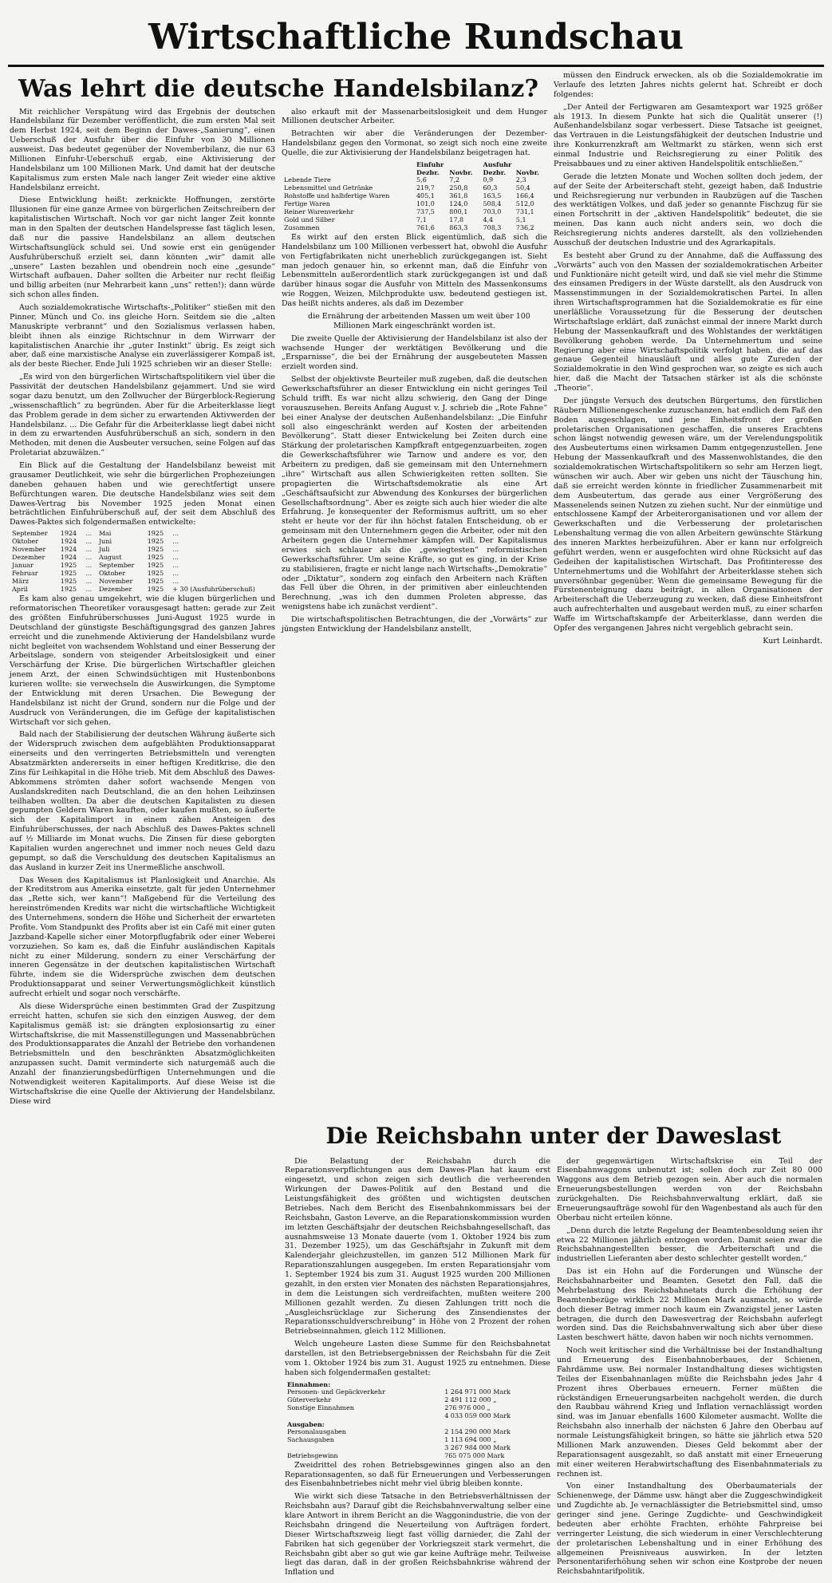Wirtschaftliche Rundschau
Was lehrt die deutsche Handelsbilanz?
Mit reichlicher Verspätung wird das Ergebnis der deutschen Handelsbilanz für Dezember veröffentlicht, die zum ersten Mal seit dem Herbst 1924, seit dem Beginn der Dawes-„Sanierung“, einen Ueberschuß der Ausfuhr über die Einfuhr von 30 Millionen ausweist. Das bedeutet gegenüber der Novemberbilanz, die nur 63 Millionen Einfuhr-Ueberschuß ergab, eine Aktivisierung der Handelsbilanz um 100 Millionen Mark. Und damit hat der deutsche Kapitalismus zum ersten Male nach langer Zeit wieder eine aktive Handelsbilanz erreicht.
Diese Entwicklung heißt: zerknickte Hoffnungen, zerstörte Illusionen für eine ganze Armee von bürgerlichen Zeitschreibern der kapitalistischen Wirtschaft. Noch vor gar nicht langer Zeit konnte man in den Spalten der deutschen Handelspresse fast täglich lesen, daß nur die passive Handelsbilanz an allem deutschen Wirtschaftsunglück schuld sei. Und sowie erst ein genügender Ausfuhrüberschuß erzielt sei, dann könnten „wir“ damit alle „unsere“ Lasten bezahlen und obendrein noch eine „gesunde“ Wirtschaft aufbauen. Daher sollten die Arbeiter nur recht fleißig und billig arbeiten (nur Mehrarbeit kann „uns“ retten!): dann würde sich schon alles finden.
Auch sozialdemokratische Wirtschafts-„Politiker“ stießen mit den Pinner, Münch und Co. ins gleiche Horn. Seitdem sie die „alten Manuskripte verbrannt“ und den Sozialismus verlassen haben, bleibt ihnen als einzige Richtschnur in dem Wirrwarr der kapitalistischen Anarchie ihr „guter Instinkt“ übrig. Es zeigt sich aber, daß eine marxistische Analyse ein zuverlässigerer Kompaß ist, als der beste Riecher. Ende Juli 1925 schrieben wir an dieser Stelle:
„Es wird von den bürgerlichen Wirtschaftspolitikern viel über die Passivität der deutschen Handelsbilanz gejammert. Und sie wird sogar dazu benutzt, um den Zollwucher der Bürgerblock-Regierung „wissenschaftlich“ zu begründen. Aber für die Arbeiterklasse liegt das Problem gerade in dem sicher zu erwartenden Aktivwerden der Handelsbilanz. ... Die Gefahr für die Arbeiterklasse liegt dabei nicht in dem zu erwartenden Ausfuhrüberschuß an sich, sondern in den Methoden, mit denen die Ausbeuter versuchen, seine Folgen auf das Proletariat abzuwälzen.“
Ein Blick auf die Gestaltung der Handelsbilanz beweist mit grausamer Deutlichkeit, wie sehr die bürgerlichen Prophezeiungen daneben gehauen haben und wie gerechtfertigt unsere Befürchtungen waren. Die deutsche Handelsbilanz wies seit dem Dawes-Vertrag bis November 1925 jeden Monat einen beträchtlichen Einfuhrüberschuß auf, der seit dem Abschluß des Dawes-Paktes sich folgendermaßen entwickelte:
| September | 1924 | ... | Mai | 1925 | ... |
| Oktober | 1924 | ... | Juni | 1925 | ... |
| November | 1924 | ... | Juli | 1925 | ... |
| Dezember | 1924 | ... | August | 1925 | ... |
| Januar | 1925 | ... | September | 1925 | ... |
| Februar | 1925 | ... | Oktober | 1925 | ... |
| März | 1925 | ... | November | 1925 | ... |
| April | 1925 | ... | Dezember | 1925 | + 30 (Ausfuhrüberschuß) |
Es kam also genau umgekehrt, wie die klugen bürgerlichen und reformatorischen Theoretiker vorausgesagt hatten: gerade zur Zeit des größten Einfuhrüberschusses Juni-August 1925 wurde in Deutschland der günstigste Beschäftigungsgrad des ganzen Jahres erreicht und die zunehmende Aktivierung der Handelsbilanz wurde nicht begleitet von wachsendem Wohlstand und einer Besserung der Arbeitslage, sondern von steigender Arbeitslosigkeit und einer Verschärfung der Krise. Die bürgerlichen Wirtschaftler gleichen jenem Arzt, der einen Schwindsüchtigen mit Hustenbonbons kurieren wollte: sie verwechseln die Auswirkungen, die Symptome der Entwicklung mit deren Ursachen. Die Bewegung der Handelsbilanz ist nicht der Grund, sondern nur die Folge und der Ausdruck von Veränderungen, die im Gefüge der kapitalistischen Wirtschaft vor sich gehen.
Bald nach der Stabilisierung der deutschen Währung äußerte sich der Widerspruch zwischen dem aufgeblähten Produktionsapparat einerseits und den verringerten Betriebsmitteln und verengten Absatzmärkten andererseits in einer heftigen Kreditkrise, die den Zins für Leihkapital in die Höhe trieb. Mit dem Abschluß des Dawes-Abkommens strömten daher sofort wachsende Mengen von Auslandskrediten nach Deutschland, die an den hohen Leihzinsen teilhaben wollten. Da aber die deutschen Kapitalisten zu diesen gepumpten Geldern Waren kauften, oder kaufen mußten, so äußerte sich der Kapitalimport in einem zähen Ansteigen des Einfuhrüberschusses, der nach Abschluß des Dawes-Paktes schnell auf ½ Milliarde im Monat wuchs. Die Zinsen für diese geborgten Kapitalien wurden angerechnet und immer noch neues Geld dazu gepumpt, so daß die Verschuldung des deutschen Kapitalismus an das Ausland in kurzer Zeit ins Unermeßliche anschwoll.
Das Wesen des Kapitalismus ist Planlosigkeit und Anarchie. Als der Kreditstrom aus Amerika einsetzte, galt für jeden Unternehmer das „Rette sich, wer kann“! Maßgebend für die Verteilung des hereinströmenden Kredits war nicht die wirtschaftliche Wichtigkeit des Unternehmens, sondern die Höhe und Sicherheit der erwarteten Profite. Vom Standpunkt des Profits aber ist ein Café mit einer guten Jazzband-Kapelle sicher einer Motorpflugfabrik oder einer Weberei vorzuziehen. So kam es, daß die Einfuhr ausländischen Kapitals nicht zu einer Milderung, sondern zu einer Verschärfung der inneren Gegensätze in der deutschen kapitalistischen Wirtschaft führte, indem sie die Widersprüche zwischen dem deutschen Produktionsapparat und seiner Verwertungsmöglichkeit künstlich aufrecht erhielt und sogar noch verschärfte.
Als diese Widersprüche einen bestimmten Grad der Zuspitzung erreicht hatten, schufen sie sich den einzigen Ausweg, der dem Kapitalismus gemäß ist: sie drängten explosionsartig zu einer Wirtschaftskrise, die mit Massenstillegungen und Massenabbrüchen des Produktionsapparates die Anzahl der Betriebe den vorhandenen Betriebsmitteln und den beschränkten Absatzmöglichkeiten anzupassen sucht. Damit verminderte sich naturgemäß auch die Anzahl der finanzierungsbedürftigen Unternehmungen und die Notwendigkeit weiteren Kapitalimports. Auf diese Weise ist die Wirtschaftskrise die eine Quelle der Aktivierung der Handelsbilanz. Diese wird
also erkauft mit der Massenarbeitslosigkeit und dem Hunger Millionen deutscher Arbeiter.
Betrachten wir aber die Veränderungen der Dezember-Handelsbilanz gegen den Vormonat, so zeigt sich noch eine zweite Quelle, die zur Aktivisierung der Handelsbilanz beigetragen hat.
| | Einfuhr | | Ausfuhr | |
| --- | --- | --- | --- | --- |
| | Dezbr. | Novbr. | Dezbr. | Novbr. |
| Lebende Tiere | 5,6 | 7,2 | 0,9 | 2,3 |
| Lebensmittel und Getränke | 219,7 | 250,8 | 60,3 | 50,4 |
| Rohstoffe und halbfertige Waren | 405,1 | 361,8 | 163,5 | 166,4 |
| Fertige Waren | 101,0 | 124,0 | 508,4 | 512,0 |
| Reiner Warenverkehr | 737,5 | 800,1 | 703,0 | 731,1 |
| Gold und Silber | 7,1 | 17,8 | 4,4 | 5,1 |
| Zusammen | 761,6 | 863,3 | 708,3 | 736,2 |
Es wirkt auf den ersten Blick eigentümlich, daß sich die Handelsbilanz um 100 Millionen verbessert hat, obwohl die Ausfuhr von Fertigfabrikaten nicht unerheblich zurückgegangen ist. Sieht man jedoch genauer hin, so erkennt man, daß die Einfuhr von Lebensmitteln außerordentlich stark zurückgegangen ist und daß darüber hinaus sogar die Ausfuhr von Mitteln des Massenkonsums wie Roggen, Weizen, Milchprodukte usw. bedeutend gestiegen ist. Das heißt nichts anderes, als daß im Dezember
die Ernährung der arbeitenden Massen um weit über 100 Millionen Mark eingeschränkt worden ist.
Die zweite Quelle der Aktivisierung der Handelsbilanz ist also der wachsende Hunger der werktätigen Bevölkerung und die „Ersparnisse“, die bei der Ernährung der ausgebeuteten Massen erzielt worden sind.
Selbst der objektivste Beurteiler muß zugeben, daß die deutschen Gewerkschaftsführer an dieser Entwicklung ein nicht geringes Teil Schuld trifft. Es war nicht allzu schwierig, den Gang der Dinge vorauszusehen. Bereits Anfang August v. J. schrieb die „Rote Fahne“ bei einer Analyse der deutschen Außenhandelsbilanz: „Die Einfuhr soll also eingeschränkt werden auf Kosten der arbeitenden Bevölkerung“. Statt dieser Entwickelung bei Zeiten durch eine Stärkung der proletarischen Kampfkraft entgegenzuarbeiten, zogen die Gewerkschaftsführer wie Tarnow und andere es vor, den Arbeitern zu predigen, daß sie gemeinsam mit den Unternehmern „ihre“ Wirtschaft aus allen Schwierigkeiten retten sollten. Sie propagierten die Wirtschaftsdemokratie als eine Art „Geschäftsaufsicht zur Abwendung des Konkurses der bürgerlichen Gesellschaftsordnung“. Aber es zeigte sich auch hier wieder die alte Erfahrung. Je konsequenter der Reformismus auftritt, um so eher steht er heute vor der für ihn höchst fatalen Entscheidung, ob er gemeinsam mit den Unternehmern gegen die Arbeiter, oder mit den Arbeitern gegen die Unternehmer kämpfen will. Der Kapitalismus erwies sich schlauer als die „gewiegtesten“ reformistischen Gewerkschaftsführer. Um seine Kräfte, so gut es ging, in der Krise zu stabilisieren, fragte er nicht lange nach Wirtschafts-„Demokratie“ oder „Diktatur“, sondern zog einfach den Arbeitern nach Kräften das Fell über die Ohren, in der primitiven aber einleuchtenden Berechnung, „was ich den dummen Proleten abpresse, das wenigstens habe ich zunächst verdient“.
Die wirtschaftspolitischen Betrachtungen, die der „Vorwärts“ zur jüngsten Entwicklung der Handelsbilanz anstellt,
müssen den Eindruck erwecken, als ob die Sozialdemokratie im Verlaufe des letzten Jahres nichts gelernt hat. Schreibt er doch folgendes:
„Der Anteil der Fertigwaren am Gesamtexport war 1925 größer als 1913. In diesem Punkte hat sich die Qualität unserer (!) Außenhandelsbilanz sogar verbessert. Diese Tatsache ist geeignet, das Vertrauen in die Leistungsfähigkeit der deutschen Industrie und ihre Konkurrenzkraft am Weltmarkt zu stärken, wenn sich erst einmal Industrie und Reichsregierung zu einer Politik des Preisabbaues und zu einer aktiven Handelspolitik entschließen.“
Gerade die letzten Monate und Wochen sollten doch jedem, der auf der Seite der Arbeiterschaft steht, gezeigt haben, daß Industrie und Reichsregierung nur verbunden in Raubzügen auf die Taschen des werktätigen Volkes, und daß jeder so genannte Fischzug für sie einen Fortschritt in der „aktiven Handelspolitik“ bedeutet, die sie meinen. Das kann auch nicht anders sein, wo doch die Reichsregierung nichts anderes darstellt, als den vollziehenden Ausschuß der deutschen Industrie und des Agrarkapitals.
Es besteht aber Grund zu der Annahme, daß die Auffassung des „Vorwärts“ auch von den Massen der sozialdemokratischen Arbeiter und Funktionäre nicht geteilt wird, und daß sie viel mehr die Stimme des einsamen Predigers in der Wüste darstellt, als den Ausdruck von Massenstimmungen in der Sozialdemokratischen Partei. In allen ihren Wirtschaftsprogrammen hat die Sozialdemokratie es für eine unerläßliche Voraussetzung für die Besserung der deutschen Wirtschaftslage erklärt, daß zunächst einmal der innere Markt durch Hebung der Massenkaufkraft und des Wohlstandes der werktätigen Bevölkerung gehoben werde. Da Unternehmertum und seine Regierung aber eine Wirtschaftspolitik verfolgt haben, die auf das genaue Gegenteil hinausläuft und alles gute Zureden der Sozialdemokratie in den Wind gesprochen war, so zeigte es sich auch hier, daß die Macht der Tatsachen stärker ist als die schönste „Theorie“.
Der jüngste Versuch des deutschen Bürgertums, den fürstlichen Räubern Millionengeschenke zuzuschanzen, hat endlich dem Faß den Boden ausgeschlagen, und jene Einheitsfront der großen proletarischen Organisationen geschaffen, die unseres Erachtens schon längst notwendig gewesen wäre, um der Verelendungspolitik des Ausbeutertums einen wirksamen Damm entgegenzustellen. Jene Hebung der Massenkaufkraft und des Massenwohlstandes, die den sozialdemokratischen Wirtschaftspolitikern so sehr am Herzen liegt, wünschen wir auch. Aber wir geben uns nicht der Täuschung hin, daß sie erreicht werden könnte in friedlicher Zusammenarbeit mit dem Ausbeutertum, das gerade aus einer Vergrößerung des Massenelends seinen Nutzen zu ziehen sucht. Nur der einmütige und entschlossene Kampf der Arbeiterorganisationen und vor allem der Gewerkschaften und die Verbesserung der proletarischen Lebenshaltung vermag die von allen Arbeitern gewünschte Stärkung des inneren Marktes herbeizuführen. Aber er kann nur erfolgreich geführt werden, wenn er ausgefochten wird ohne Rücksicht auf das Gedeihen der kapitalistischen Wirtschaft. Das Profitinteresse des Unternehmertums und die Wohlfahrt der Arbeiterklasse stehen sich unversöhnbar gegenüber. Wenn die gemeinsame Bewegung für die Fürstenenteignung dazu beiträgt, in allen Organisationen der Arbeiterschaft die Ueberzeugung zu wecken, daß diese Einheitsfront auch aufrechterhalten und ausgebaut werden muß, zu einer scharfen Waffe im Wirtschaftskampfe der Arbeiterklasse, dann werden die Opfer des vergangenen Jahres nicht vergeblich gebracht sein.
Kurt Leinhardt.
Die Reichsbahn unter der Daweslast
Die Belastung der Reichsbahn durch die Reparationsverpflichtungen aus dem Dawes-Plan hat kaum erst eingesetzt, und schon zeigen sich deutlich die verheerenden Wirkungen der Dawes-Politik auf den Bestand und die Leistungsfähigkeit des größten und wichtigsten deutschen Betriebes. Nach dem Bericht des Eisenbahnkommissars bei der Reichsbahn, Gaston Leverve, an die Reparationskommission wurden im letzten Geschäftsjahr der deutschen Reichsbahngesellschaft, das ausnahmsweise 13 Monate dauerte (vom 1. Oktober 1924 bis zum 31. Dezember 1925), um das Geschäftsjahr in Zukunft mit dem Kalenderjahr gleichzustellen, im ganzen 512 Millionen Mark für Reparationszahlungen ausgegeben. Im ersten Reparationsjahr vom 1. September 1924 bis zum 31. August 1925 wurden 200 Millionen gezahlt, in den ersten vier Monaten des nächsten Reparationsjahres, in dem die Leistungen sich verdreifachten, mußten weitere 200 Millionen gezahlt werden. Zu diesen Zahlungen tritt noch die „Ausgleichsrücklage zur Sicherung des Zinsendienstes der Reparationsschuldverschreibung“ in Höhe von 2 Prozent der rohen Betriebseinnahmen, gleich 112 Millionen.
Welch ungeheure Lasten diese Summe für den Reichsbahnetat darstellen, ist den Betriebsergebnissen der Reichsbahn für die Zeit vom 1. Oktober 1924 bis zum 31. August 1925 zu entnehmen. Diese haben sich folgendermaßen gestaltet:
| Einnahmen: | |
| --- | --- |
| Personen- und Gepäckverkehr | 1 264 971 000 Mark |
| Güterverkehr | 2 491 112 000 „ |
| Sonstige Einnahmen | 276 976 000 „ |
| | 4 033 059 000 Mark |
| Ausgaben: | |
| Personalausgaben | 2 154 290 000 Mark |
| Sachausgaben | 1 113 694 000 „ |
| | 3 267 984 000 Mark |
| Betriebsgewinn | 765 075 000 Mark |
Zweidrittel des rohen Betriebsgewinnes gingen also an den Reparationsagenten, so daß für Erneuerungen und Verbesserungen des Eisenbahnbetriebes nicht mehr viel übrig bleiben konnte.
Wie wirkt sich diese Tatsache in den Betriebsverhältnissen der Reichsbahn aus? Darauf gibt die Reichsbahnverwaltung selber eine klare Antwort in ihrem Bericht an die Waggonindustrie, die von der Reichsbahn dringend die Neuerteilung von Aufträgen fordert. Dieser Wirtschaftszweig liegt fast völlig darnieder, die Zahl der Fabriken hat sich gegenüber der Vorkriegszeit stark vermehrt, die Reichsbahn gibt aber so gut wie gar keine Aufträge mehr. Teilweise liegt das daran, daß in der großen Reichsbahnkrise während der Inflation und
der gegenwärtigen Wirtschaftskrise ein Teil der Eisenbahnwaggons unbenutzt ist; sollen doch zur Zeit 80 000 Waggons aus dem Betrieb gezogen sein. Aber auch die normalen Erneuerungsbestellungen werden von der Reichsbahn zurückgehalten. Die Reichsbahnverwaltung erklärt, daß sie Erneuerungsaufträge sowohl für den Wagenbestand als auch für den Oberbau nicht erteilen könne.
„Denn durch die letzte Regelung der Beamtenbesoldung seien ihr etwa 22 Millionen jährlich entzogen worden. Damit seien zwar die Reichsbahnangestellten besser, die Arbeiterschaft und die industriellen Lieferanten aber desto schlechter gestellt worden.“
Das ist ein Hohn auf die Forderungen und Wünsche der Reichsbahnarbeiter und Beamten. Gesetzt den Fall, daß die Mehrbelastung des Reichsbahnetats durch die Erhöhung der Beamtenbezüge wirklich 22 Millionen Mark ausmacht, so würde doch dieser Betrag immer noch kaum ein Zwanzigstel jener Lasten betragen, die durch den Dawesvertrag der Reichsbahn auferlegt worden sind. Das die Reichsbahnverwaltung sich aber über diese Lasten beschwert hätte, davon haben wir noch nichts vernommen.
Noch weit kritischer sind die Verhältnisse bei der Instandhaltung und Erneuerung des Eisenbahnoberbaues, der Schienen, Fahrdämme usw. Bei normaler Instandhaltung dieses wichtigsten Teiles der Eisenbahnanlagen müßte die Reichsbahn jedes Jahr 4 Prozent ihres Oberbaues erneuern. Ferner müßten die rückständigen Erneuerungsarbeiten nachgeholt werden, die durch den Raubbau während Krieg und Inflation vernachlässigt worden sind, was im Januar ebenfalls 1600 Kilometer ausmacht. Wollte die Reichsbahn also innerhalb der nächsten 6 Jahre den Oberbau auf normale Leistungsfähigkeit bringen, so hätte sie jährlich etwa 520 Millionen Mark anzuwenden. Dieses Geld bekommt aber der Reparationsagent ausgezahlt, so daß anstatt mit einer Erneuerung mit einer weiteren Herabwirtschaftung des Eisenbahnmaterials zu rechnen ist.
Von einer Instandhaltung des Oberbaumaterials der Schienenwege, der Dämme usw. hängt aber die Zuggeschwindigkeit und Zugdichte ab. Je vernachlässigter die Betriebsmittel sind, umso geringer sind jene. Geringe Zugdichte- und Geschwindigkeit bedeuten aber erhöhte Frachten, erhöhte Fahrpreise bei verringerter Leistung, die sich wiederum in einer Verschlechterung der proletarischen Lebenshaltung und in einer Erhöhung des allgemeinen Preisniveaus auswirken. In der letzten Personentariferhöhung sehen wir schon eine Kostprobe der neuen Reichsbahntarifpolitik.